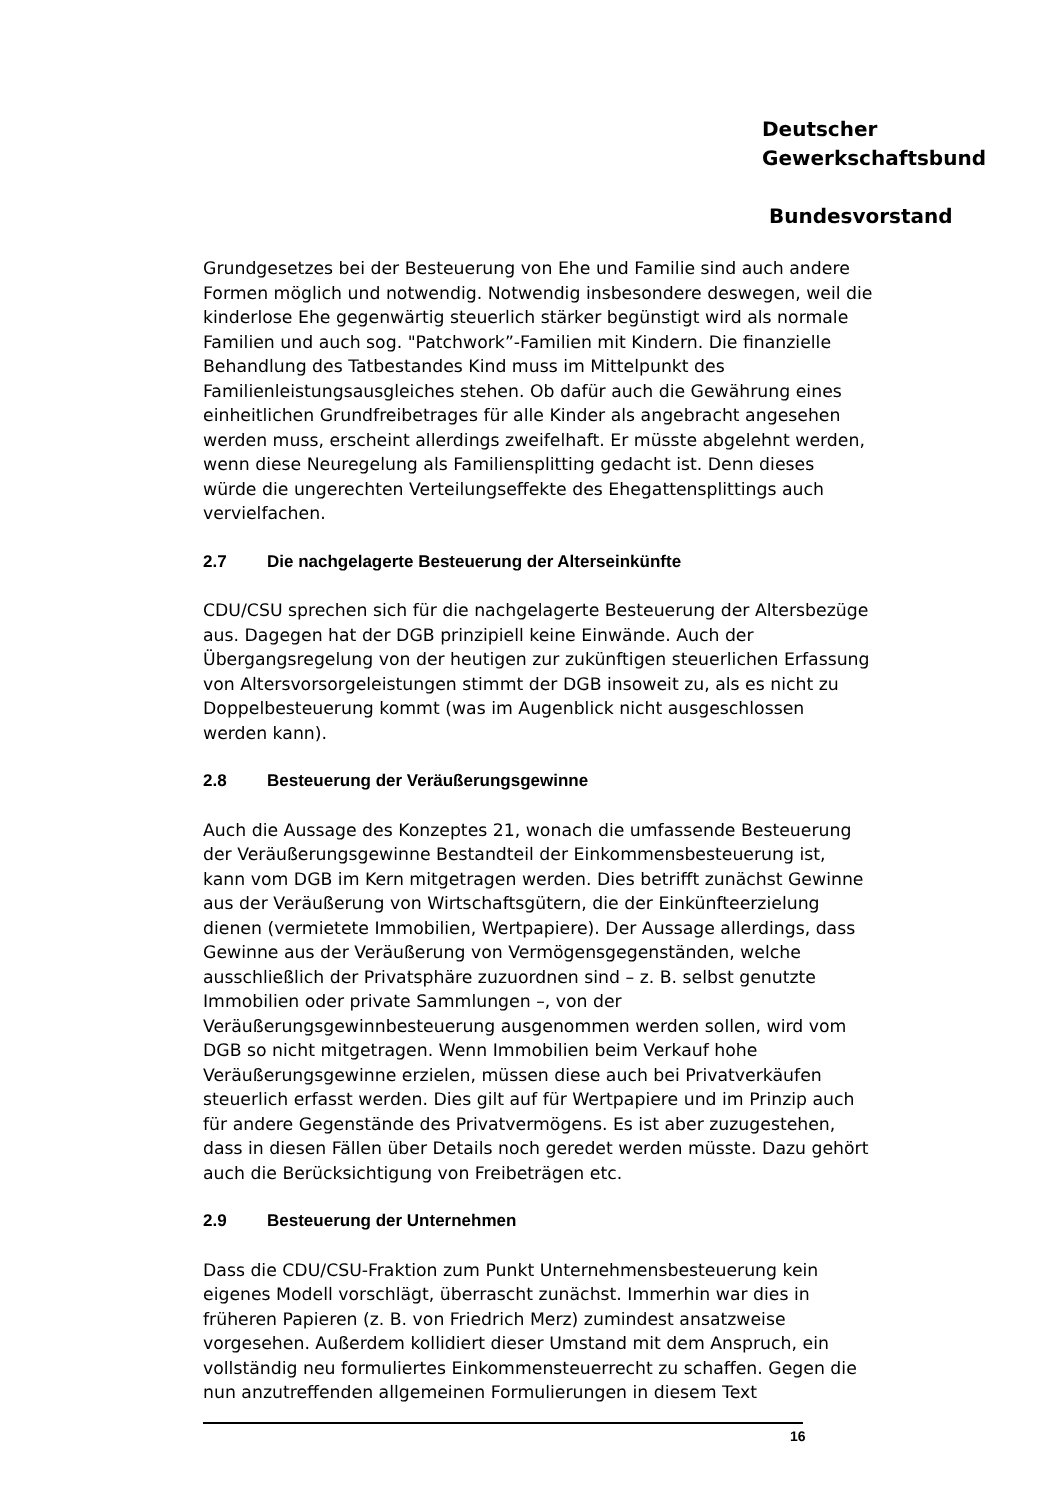Deutscher
Gewerkschaftsbund
Bundesvorstand
Grundgesetzes bei der Besteuerung von Ehe und Familie sind auch andere Formen möglich und notwendig. Notwendig insbesondere deswegen, weil die kinderlose Ehe gegenwärtig steuerlich stärker begünstigt wird als normale Familien und auch sog. "Patchwork”-Familien mit Kindern. Die finanzielle Behandlung des Tatbestandes Kind muss im Mittelpunkt des Familienleistungsausgleiches stehen. Ob dafür auch die Gewährung eines einheitlichen Grundfreibetrages für alle Kinder als angebracht angesehen werden muss, erscheint allerdings zweifelhaft. Er müsste abgelehnt werden, wenn diese Neuregelung als Familiensplitting gedacht ist. Denn dieses würde die ungerechten Verteilungseffekte des Ehegattensplittings auch vervielfachen.
2.7 Die nachgelagerte Besteuerung der Alterseinkünfte
CDU/CSU sprechen sich für die nachgelagerte Besteuerung der Altersbezüge aus. Dagegen hat der DGB prinzipiell keine Einwände. Auch der Übergangsregelung von der heutigen zur zukünftigen steuerlichen Erfassung von Altersvorsorgeleistungen stimmt der DGB insoweit zu, als es nicht zu Doppelbesteuerung kommt (was im Augenblick nicht ausgeschlossen werden kann).
2.8 Besteuerung der Veräußerungsgewinne
Auch die Aussage des Konzeptes 21, wonach die umfassende Besteuerung der Veräußerungsgewinne Bestandteil der Einkommensbesteuerung ist, kann vom DGB im Kern mitgetragen werden. Dies betrifft zunächst Gewinne aus der Veräußerung von Wirtschaftsgütern, die der Einkünfteerzielung dienen (vermietete Immobilien, Wertpapiere). Der Aussage allerdings, dass Gewinne aus der Veräußerung von Vermögensgegenständen, welche ausschließlich der Privatsphäre zuzuordnen sind – z. B. selbst genutzte Immobilien oder private Sammlungen –, von der Veräußerungsgewinnbesteuerung ausgenommen werden sollen, wird vom DGB so nicht mitgetragen. Wenn Immobilien beim Verkauf hohe Veräußerungsgewinne erzielen, müssen diese auch bei Privatverkäufen steuerlich erfasst werden. Dies gilt auf für Wertpapiere und im Prinzip auch für andere Gegenstände des Privatvermögens. Es ist aber zuzugestehen, dass in diesen Fällen über Details noch geredet werden müsste. Dazu gehört auch die Berücksichtigung von Freibeträgen etc.
2.9 Besteuerung der Unternehmen
Dass die CDU/CSU-Fraktion zum Punkt Unternehmensbesteuerung kein eigenes Modell vorschlägt, überrascht zunächst. Immerhin war dies in früheren Papieren (z. B. von Friedrich Merz) zumindest ansatzweise vorgesehen. Außerdem kollidiert dieser Umstand mit dem Anspruch, ein vollständig neu formuliertes Einkommensteuerrecht zu schaffen. Gegen die nun anzutreffenden allgemeinen Formulierungen in diesem Text
16